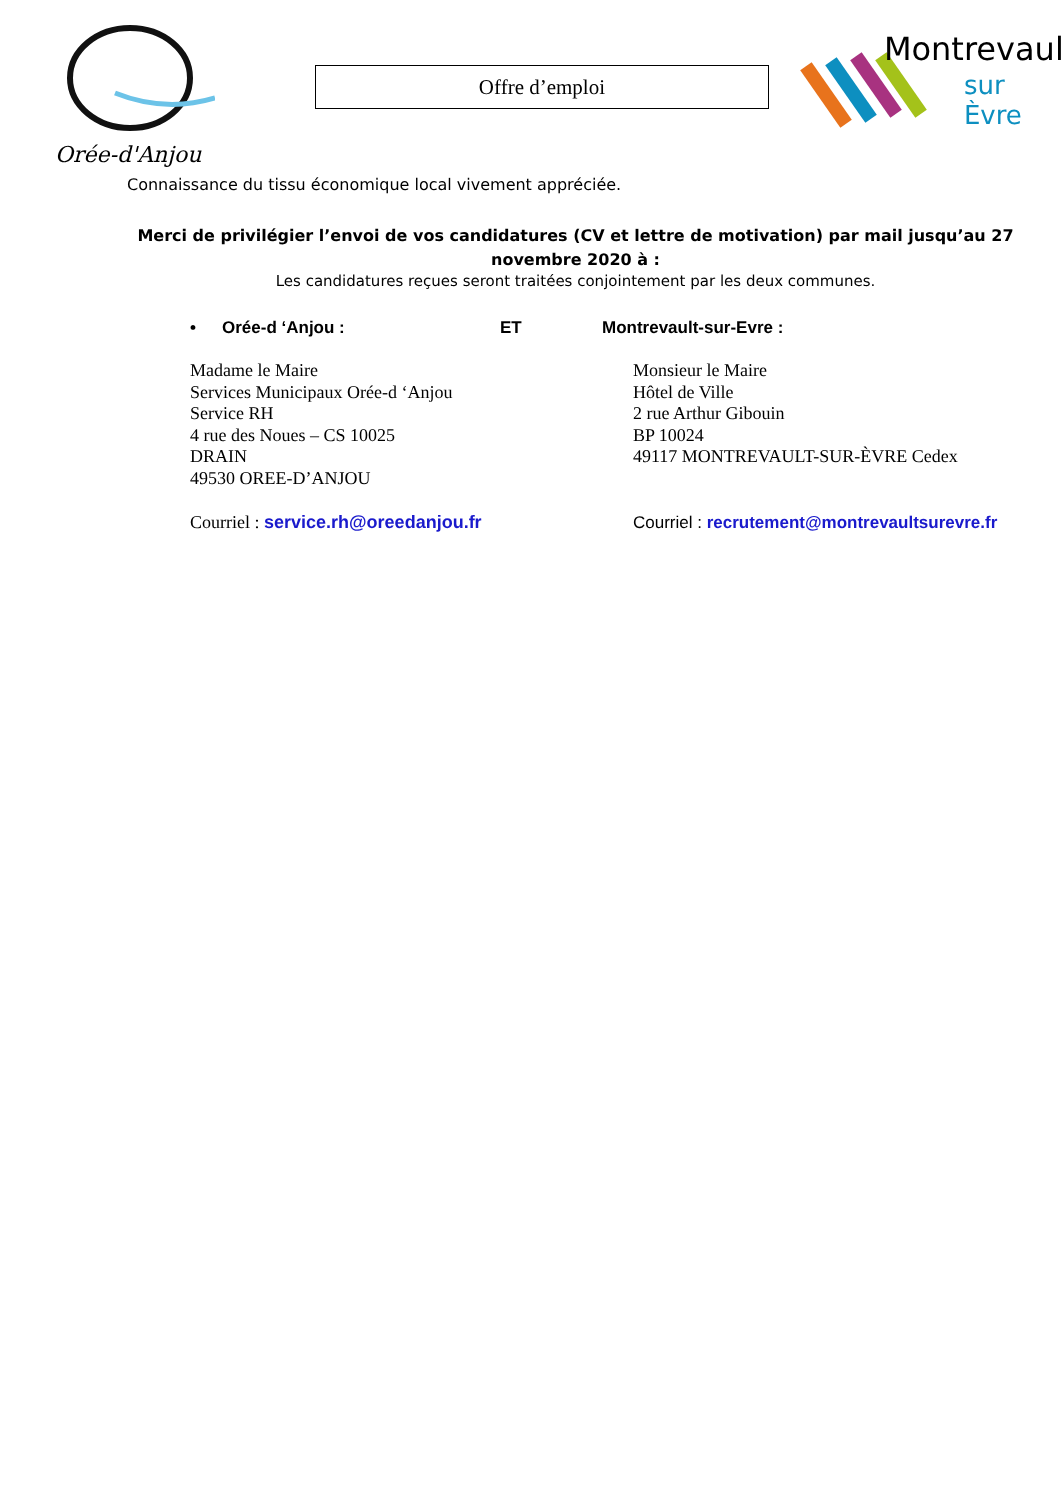Orée-d'Anjou
Offre d’emploi
Montrevault
sur Èvre
Connaissance du tissu économique local vivement appréciée.
Merci de privilégier l’envoi de vos candidatures (CV et lettre de motivation) par mail jusqu’au 27 novembre 2020 à :
Les candidatures reçues seront traitées conjointement par les deux communes.
• Orée-d ‘Anjou : ET Montrevault-sur-Evre :
Madame le Maire
Services Municipaux Orée-d ‘Anjou
Service RH
4 rue des Noues – CS 10025
DRAIN
49530 OREE-D’ANJOU
Courriel : service.rh@oreedanjou.fr
Monsieur le Maire
Hôtel de Ville
2 rue Arthur Gibouin
BP 10024
49117 MONTREVAULT-SUR-ÈVRE Cedex
Courriel : recrutement@montrevaultsurevre.fr